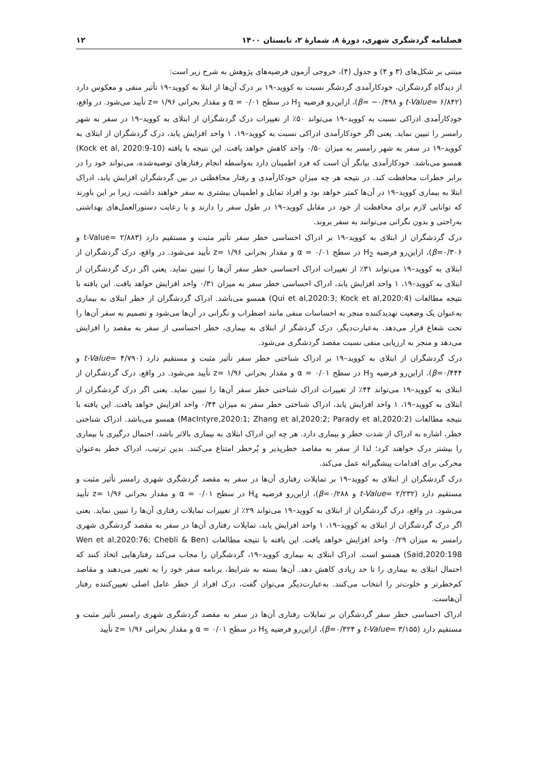فصلنامه گردشگری شهری، دورهٔ ۸، شمارهٔ ۲، تابستان ۱۴۰۰ ۱۲
مبتنی بر شکل‌های (۳ و ۴) و جدول (۴)، خروجی آزمون فرضیه‌های پژوهش به شرح زیر است:
از دیدگاه گردشگران، خودکارآمدی گردشگر نسبت به کووید–۱۹ بر درک آن‌ها از ابتلا به کووید–۱۹ تأثیر منفی و معکوس دارد (t-Value= ۶/۸۴۲ و β= −۰/۴۹۸)، ازاین‌رو فرضیه H<sub>1</sub> در سطح ۰/۰۱ = α و مقدار بحرانی ۱/۹۶ =z تأیید می‌شود. در واقع، خودکارآمدی ادراکی نسبت به کووید–۱۹ می‌تواند ۵۰٪ از تغییرات درک گردشگران از ابتلای به کووید–۱۹ در سفر به شهر رامسر را تبیین نماید. یعنی اگر خودکارآمدی ادراکی نسبت به کووید–۱۹، ۱ واحد افزایش یابد، درک گردشگران از ابتلای به کووید–۱۹ در سفر به شهر رامسر به میزان ۰/۵۰ واحد کاهش خواهد یافت. این نتیجه با یافته (Kock et al, 2020:9-10) همسو می‌باشد. خودکارآمدی بیانگر آن است که فرد اطمینان دارد به‌واسطه انجام رفتارهای توصیه‌شده، می‌تواند خود را در برابر خطرات محافظت کند. در نتیجه هر چه میزان خودکارآمدی و رفتار محافظتی در بین گردشگران افزایش یابد، ادراک ابتلا به بیماری کووید–۱۹ در آن‌ها کمتر خواهد بود و افراد تمایل و اطمینان بیشتری به سفر خواهند داشت، زیرا بر این باورند که توانایی لازم برای محافظت از خود در مقابل کووید–۱۹ در طول سفر را دارند و با رعایت دستورالعمل‌های بهداشتی به‌راحتی و بدون نگرانی می‌توانند به سفر بروند.
درک گردشگران از ابتلای به کووید–۱۹ بر ادراک احساسی خطر سفر تأثیر مثبت و مستقیم دارد (t-Value= ۲/۸۸۳ و β=۰/۳۰۶)، ازاین‌رو فرضیه H<sub>2</sub> در سطح ۰/۰۱ = α و مقدار بحرانی ۱/۹۶ =z تأیید می‌شود. در واقع، درک گردشگران از ابتلای به کووید–۱۹ می‌تواند ۳۱٪ از تغییرات ادراک احساسی خطر سفر آن‌ها را تبیین نماید. یعنی اگر درک گردشگران از ابتلای به کووید–۱۹، ۱ واحد افزایش یابد، ادراک احساسی خطر سفر به میزان ۰/۳۱ واحد افزایش خواهد یافت. این یافته با نتیجه مطالعات (Qui et al,2020:3; Kock et al,2020:4) همسو می‌باشد. ادراک گردشگران از خطر ابتلای به بیماری به‌عنوان یک وضعیت تهدیدکننده منجر به احساسات منفی مانند اضطراب و نگرانی در آن‌ها می‌شود و تصمیم به سفر آن‌ها را تحت شعاع قرار می‌دهد. به‌عبارت‌دیگر، درک گردشگر از ابتلای به بیماری، خطر احساسی از سفر به مقصد را افزایش می‌دهد و منجر به ارزیابی منفی نسبت مقصد گردشگری می‌شود.
درک گردشگران از ابتلای به کووید–۱۹ بر ادراک شناختی خطر سفر تأثیر مثبت و مستقیم دارد (t-Value= ۴/۷۹۰ و β=۰/۴۴۴)، ازاین‌رو فرضیه H<sub>3</sub> در سطح ۰/۰۱ = α و مقدار بحرانی ۱/۹۶ =z تأیید می‌شود. در واقع، درک گردشگران از ابتلای به کووید–۱۹ می‌تواند ۴۴٪ از تغییرات ادراک شناختی خطر سفر آن‌ها را تبیین نماید. یعنی اگر درک گردشگران از ابتلای به کووید–۱۹، ۱ واحد افزایش یابد، ادراک شناختی خطر سفر به میزان ۰/۴۴ واحد افزایش خواهد یافت. این یافته با نتیجه مطالعات (MacIntyre,2020:1; Zhang et al,2020:2; Parady et al,2020:2) همسو می‌باشد. ادراک شناختی خطر، اشاره به ادراک از شدت خطر و بیماری دارد. هر چه این ادراک ابتلای به بیماری بالاتر باشد، احتمال درگیری با بیماری را بیشتر درک خواهند کرد؛ لذا از سفر به مقاصد خطرپذیر و پُرخطر امتناع می‌کنند. بدین ترتیب، ادراک خطر به‌عنوان محرکی برای اقدامات پیشگیرانه عمل می‌کند.
درک گردشگران از ابتلای به کووید–۱۹ بر تمایلات رفتاری آن‌ها در سفر به مقصد گردشگری شهری رامسر تأثیر مثبت و مستقیم دارد (t-Value= ۲/۲۳۲ و β=۰/۲۸۸)، ازاین‌رو فرضیه H<sub>4</sub> در سطح ۰/۰۱ = α و مقدار بحرانی ۱/۹۶ =z تأیید می‌شود. در واقع، درک گردشگران از ابتلای به کووید–۱۹ می‌تواند ۲۹٪ از تغییرات تمایلات رفتاری آن‌ها را تبیین نماید. یعنی اگر درک گردشگران از ابتلای به کووید–۱۹، ۱ واحد افزایش یابد، تمایلات رفتاری آن‌ها در سفر به مقصد گردشگری شهری رامسر به میزان ۰/۲۹ واحد افزایش خواهد یافت. این یافته با نتیجه مطالعات (Wen et al,2020:76; Chebli & Ben Said,2020:198) همسو است. ادراک ابتلای به بیماری کووید–۱۹، گردشگران را مجاب می‌کند رفتارهایی اتخاذ کنند که احتمال ابتلای به بیماری را تا حد زیادی کاهش دهد. آن‌ها بسته به شرایط، برنامه سفر خود را به تغییر می‌دهند و مقاصد کم‌خطرتر و خلوت‌تر را انتخاب می‌کنند. به‌عبارت‌دیگر می‌توان گفت، درک افراد از خطر عامل اصلی تعیین‌کننده رفتار آن‌هاست.
ادراک احساسی خطر سفر گردشگران بر تمایلات رفتاری آن‌ها در سفر به مقصد گردشگری شهری رامسر تأثیر مثبت و مستقیم دارد (t-Value= ۳/۱۵۵ و β=۰/۳۲۴)، ازاین‌رو فرضیه H<sub>5</sub> در سطح ۰/۰۱ = α و مقدار بحرانی ۱/۹۶ =z تأیید